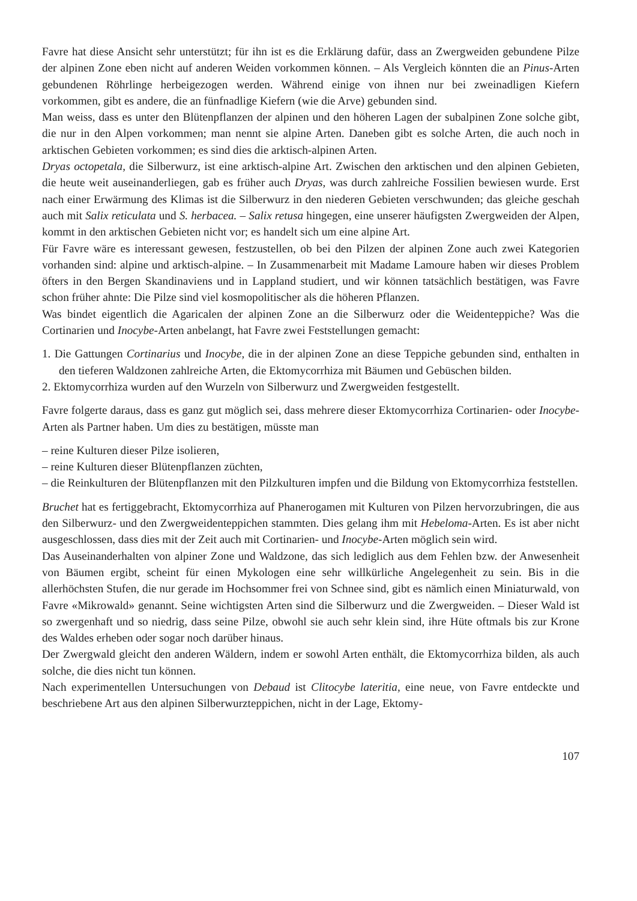Favre hat diese Ansicht sehr unterstützt; für ihn ist es die Erklärung dafür, dass an Zwergweiden gebundene Pilze der alpinen Zone eben nicht auf anderen Weiden vorkommen können. – Als Vergleich könnten die an Pinus-Arten gebundenen Röhrlinge herbeigezogen werden. Während einige von ihnen nur bei zweinadligen Kiefern vorkommen, gibt es andere, die an fünfnadlige Kiefern (wie die Arve) gebunden sind.
Man weiss, dass es unter den Blütenpflanzen der alpinen und den höheren Lagen der subalpinen Zone solche gibt, die nur in den Alpen vorkommen; man nennt sie alpine Arten. Daneben gibt es solche Arten, die auch noch in arktischen Gebieten vorkommen; es sind dies die arktisch-alpinen Arten.
Dryas octopetala, die Silberwurz, ist eine arktisch-alpine Art. Zwischen den arktischen und den alpinen Gebieten, die heute weit auseinanderliegen, gab es früher auch Dryas, was durch zahlreiche Fossilien bewiesen wurde. Erst nach einer Erwärmung des Klimas ist die Silberwurz in den niederen Gebieten verschwunden; das gleiche geschah auch mit Salix reticulata und S. herbacea. – Salix retusa hingegen, eine unserer häufigsten Zwergweiden der Alpen, kommt in den arktischen Gebieten nicht vor; es handelt sich um eine alpine Art.
Für Favre wäre es interessant gewesen, festzustellen, ob bei den Pilzen der alpinen Zone auch zwei Kategorien vorhanden sind: alpine und arktisch-alpine. – In Zusammenarbeit mit Madame Lamoure haben wir dieses Problem öfters in den Bergen Skandinaviens und in Lappland studiert, und wir können tatsächlich bestätigen, was Favre schon früher ahnte: Die Pilze sind viel kosmopolitischer als die höheren Pflanzen.
Was bindet eigentlich die Agaricalen der alpinen Zone an die Silberwurz oder die Weidenteppiche? Was die Cortinarien und Inocybe-Arten anbelangt, hat Favre zwei Feststellungen gemacht:
1. Die Gattungen Cortinarius und Inocybe, die in der alpinen Zone an diese Teppiche gebunden sind, enthalten in den tieferen Waldzonen zahlreiche Arten, die Ektomycorrhiza mit Bäumen und Gebüschen bilden.
2. Ektomycorrhiza wurden auf den Wurzeln von Silberwurz und Zwergweiden festgestellt.
Favre folgerte daraus, dass es ganz gut möglich sei, dass mehrere dieser Ektomycorrhiza Cortinarien- oder Inocybe-Arten als Partner haben. Um dies zu bestätigen, müsste man
– reine Kulturen dieser Pilze isolieren,
– reine Kulturen dieser Blütenpflanzen züchten,
– die Reinkulturen der Blütenpflanzen mit den Pilzkulturen impfen und die Bildung von Ektomycorrhiza feststellen.
Bruchet hat es fertiggebracht, Ektomycorrhiza auf Phanerogamen mit Kulturen von Pilzen hervorzubringen, die aus den Silberwurz- und den Zwergweidenteppichen stammten. Dies gelang ihm mit Hebeloma-Arten. Es ist aber nicht ausgeschlossen, dass dies mit der Zeit auch mit Cortinarien- und Inocybe-Arten möglich sein wird.
Das Auseinanderhalten von alpiner Zone und Waldzone, das sich lediglich aus dem Fehlen bzw. der Anwesenheit von Bäumen ergibt, scheint für einen Mykologen eine sehr willkürliche Angelegenheit zu sein. Bis in die allerhöchsten Stufen, die nur gerade im Hochsommer frei von Schnee sind, gibt es nämlich einen Miniaturwald, von Favre «Mikrowald» genannt. Seine wichtigsten Arten sind die Silberwurz und die Zwergweiden. – Dieser Wald ist so zwergenhaft und so niedrig, dass seine Pilze, obwohl sie auch sehr klein sind, ihre Hüte oftmals bis zur Krone des Waldes erheben oder sogar noch darüber hinaus.
Der Zwergwald gleicht den anderen Wäldern, indem er sowohl Arten enthält, die Ektomycorrhiza bilden, als auch solche, die dies nicht tun können.
Nach experimentellen Untersuchungen von Debaud ist Clitocybe lateritia, eine neue, von Favre entdeckte und beschriebene Art aus den alpinen Silberwurzteppichen, nicht in der Lage, Ektomy-
107